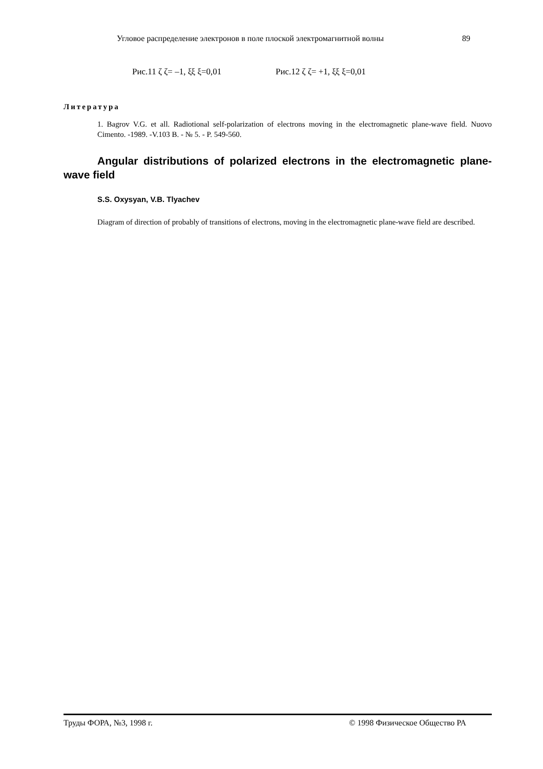Угловое распределение электронов в поле плоской электромагнитной волны 89
Рис.11 ζ ζ= –1, ξξ ξ=0,01 Рис.12 ζ ζ= +1, ξξ ξ=0,01
Литература
1. Bagrov V.G. et all. Radiotional self-polarization of electrons moving in the electromagnetic plane-wave field. Nuovo Cimento. -1989. -V.103 B. - № 5. - P. 549-560.
Angular distributions of polarized electrons in the electromagnetic plane-wave field
S.S. Oxysyan, V.B. Tlyachev
Diagram of direction of probably of transitions of electrons, moving in the electromagnetic plane-wave field are described.
Труды ФОРА, №3, 1998 г. © 1998 Физическое Общество РА